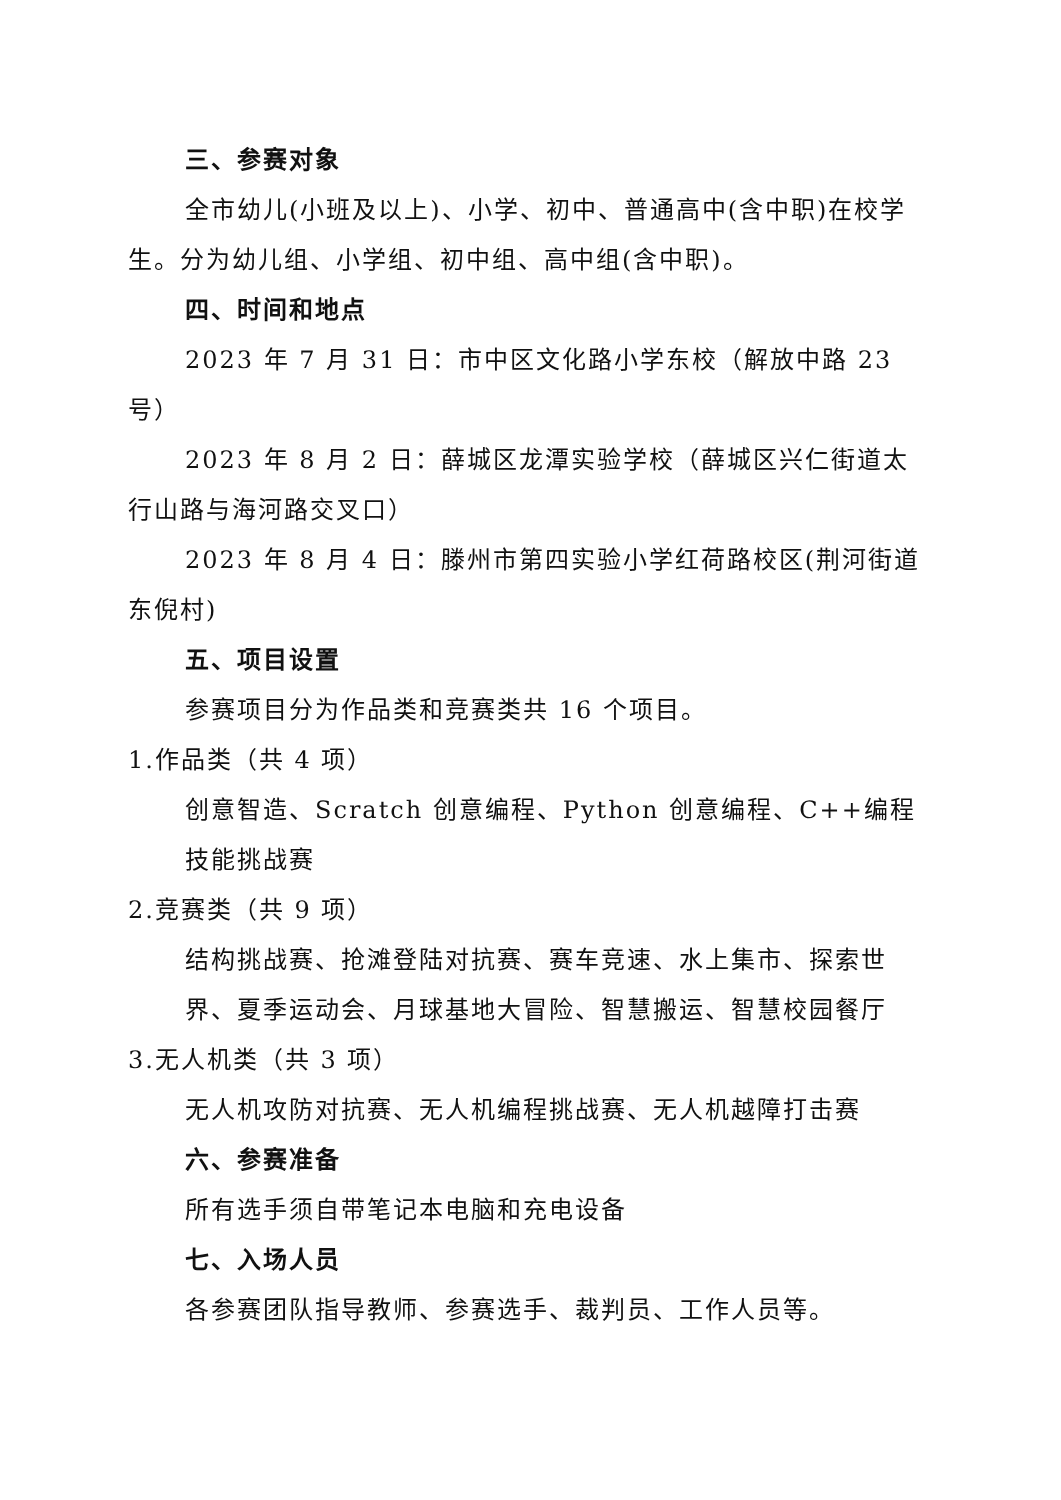三、参赛对象
全市幼儿(小班及以上)、小学、初中、普通高中(含中职)在校学生。分为幼儿组、小学组、初中组、高中组(含中职)。
四、时间和地点
2023 年 7 月 31 日：市中区文化路小学东校（解放中路 23 号）
2023 年 8 月 2 日：薛城区龙潭实验学校（薛城区兴仁街道太行山路与海河路交叉口）
2023 年 8 月 4 日：滕州市第四实验小学红荷路校区(荆河街道东倪村)
五、项目设置
参赛项目分为作品类和竞赛类共 16 个项目。
1.作品类（共 4 项）
创意智造、Scratch 创意编程、Python 创意编程、C++编程技能挑战赛
2.竞赛类（共 9 项）
结构挑战赛、抢滩登陆对抗赛、赛车竞速、水上集市、探索世界、夏季运动会、月球基地大冒险、智慧搬运、智慧校园餐厅
3.无人机类（共 3 项）
无人机攻防对抗赛、无人机编程挑战赛、无人机越障打击赛
六、参赛准备
所有选手须自带笔记本电脑和充电设备
七、入场人员
各参赛团队指导教师、参赛选手、裁判员、工作人员等。